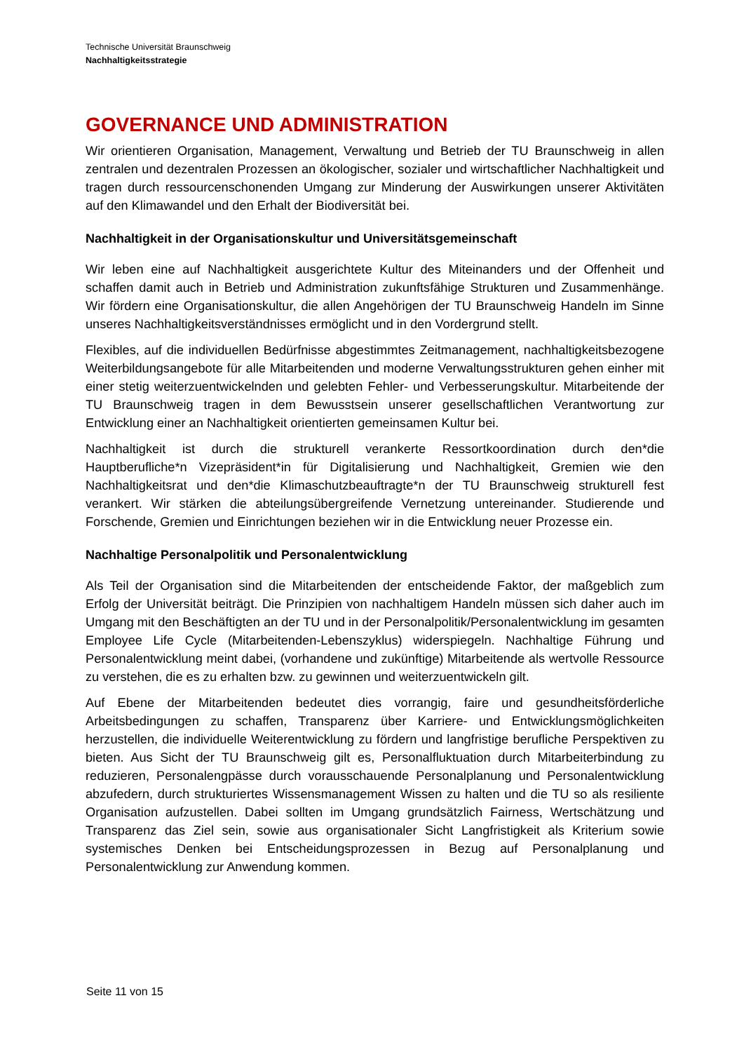Technische Universität Braunschweig
Nachhaltigkeitsstrategie
GOVERNANCE UND ADMINISTRATION
Wir orientieren Organisation, Management, Verwaltung und Betrieb der TU Braunschweig in allen zentralen und dezentralen Prozessen an ökologischer, sozialer und wirtschaftlicher Nachhaltigkeit und tragen durch ressourcenschonenden Umgang zur Minderung der Auswirkungen unserer Aktivitäten auf den Klimawandel und den Erhalt der Biodiversität bei.
Nachhaltigkeit in der Organisationskultur und Universitätsgemeinschaft
Wir leben eine auf Nachhaltigkeit ausgerichtete Kultur des Miteinanders und der Offenheit und schaffen damit auch in Betrieb und Administration zukunftsfähige Strukturen und Zusammenhänge. Wir fördern eine Organisationskultur, die allen Angehörigen der TU Braunschweig Handeln im Sinne unseres Nachhaltigkeitsverständnisses ermöglicht und in den Vordergrund stellt.
Flexibles, auf die individuellen Bedürfnisse abgestimmtes Zeitmanagement, nachhaltigkeitsbezogene Weiterbildungsangebote für alle Mitarbeitenden und moderne Verwaltungsstrukturen gehen einher mit einer stetig weiterzuentwickelnden und gelebten Fehler- und Verbesserungskultur. Mitarbeitende der TU Braunschweig tragen in dem Bewusstsein unserer gesellschaftlichen Verantwortung zur Entwicklung einer an Nachhaltigkeit orientierten gemeinsamen Kultur bei.
Nachhaltigkeit ist durch die strukturell verankerte Ressortkoordination durch den*die Hauptberufliche*n Vizepräsident*in für Digitalisierung und Nachhaltigkeit, Gremien wie den Nachhaltigkeitsrat und den*die Klimaschutzbeauftragte*n der TU Braunschweig strukturell fest verankert. Wir stärken die abteilungsübergreifende Vernetzung untereinander. Studierende und Forschende, Gremien und Einrichtungen beziehen wir in die Entwicklung neuer Prozesse ein.
Nachhaltige Personalpolitik und Personalentwicklung
Als Teil der Organisation sind die Mitarbeitenden der entscheidende Faktor, der maßgeblich zum Erfolg der Universität beiträgt. Die Prinzipien von nachhaltigem Handeln müssen sich daher auch im Umgang mit den Beschäftigten an der TU und in der Personalpolitik/Personalentwicklung im gesamten Employee Life Cycle (Mitarbeitenden-Lebenszyklus) widerspiegeln. Nachhaltige Führung und Personalentwicklung meint dabei, (vorhandene und zukünftige) Mitarbeitende als wertvolle Ressource zu verstehen, die es zu erhalten bzw. zu gewinnen und weiterzuentwickeln gilt.
Auf Ebene der Mitarbeitenden bedeutet dies vorrangig, faire und gesundheitsförderliche Arbeitsbedingungen zu schaffen, Transparenz über Karriere- und Entwicklungsmöglichkeiten herzustellen, die individuelle Weiterentwicklung zu fördern und langfristige berufliche Perspektiven zu bieten. Aus Sicht der TU Braunschweig gilt es, Personalfluktuation durch Mitarbeiterbindung zu reduzieren, Personalengpässe durch vorausschauende Personalplanung und Personalentwicklung abzufedern, durch strukturiertes Wissensmanagement Wissen zu halten und die TU so als resiliente Organisation aufzustellen. Dabei sollten im Umgang grundsätzlich Fairness, Wertschätzung und Transparenz das Ziel sein, sowie aus organisationaler Sicht Langfristigkeit als Kriterium sowie systemisches Denken bei Entscheidungsprozessen in Bezug auf Personalplanung und Personalentwicklung zur Anwendung kommen.
Seite 11 von 15